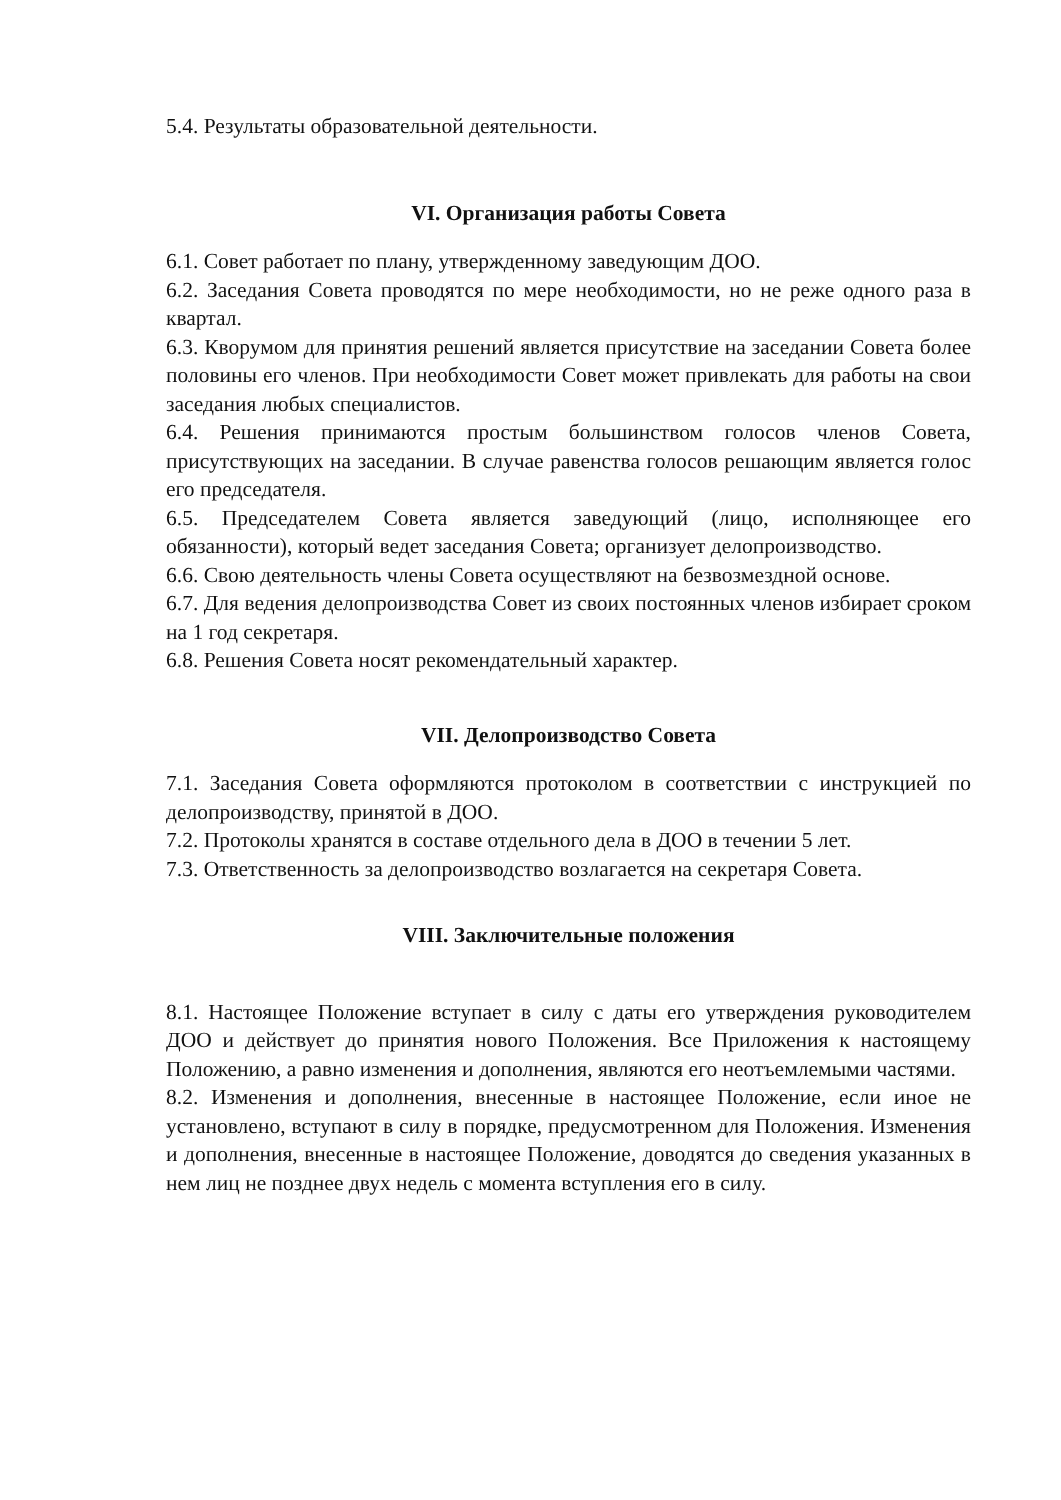5.4. Результаты образовательной деятельности.
VI. Организация работы Совета
6.1. Совет работает по плану, утвержденному заведующим ДОО.
6.2. Заседания Совета проводятся по мере необходимости, но не реже одного раза в квартал.
6.3. Кворумом для принятия решений является присутствие на заседании Совета более половины его членов. При необходимости Совет может привлекать для работы на свои заседания любых специалистов.
6.4. Решения принимаются простым большинством голосов членов Совета, присутствующих на заседании. В случае равенства голосов решающим является голос его председателя.
6.5. Председателем Совета является заведующий (лицо, исполняющее его обязанности), который ведет заседания Совета; организует делопроизводство.
6.6. Свою деятельность члены Совета осуществляют на безвозмездной основе.
6.7. Для ведения делопроизводства Совет из своих постоянных членов избирает сроком на 1 год секретаря.
6.8. Решения Совета носят рекомендательный характер.
VII. Делопроизводство Совета
7.1. Заседания Совета оформляются протоколом в соответствии с инструкцией по делопроизводству, принятой в ДОО.
7.2. Протоколы хранятся в составе отдельного дела в ДОО в течении 5 лет.
7.3. Ответственность за делопроизводство возлагается на секретаря Совета.
VIII. Заключительные положения
8.1. Настоящее Положение вступает в силу с даты его утверждения руководителем ДОО и действует до принятия нового Положения. Все Приложения к настоящему Положению, а равно изменения и дополнения, являются его неотъемлемыми частями.
8.2. Изменения и дополнения, внесенные в настоящее Положение, если иное не установлено, вступают в силу в порядке, предусмотренном для Положения. Изменения и дополнения, внесенные в настоящее Положение, доводятся до сведения указанных в нем лиц не позднее двух недель с момента вступления его в силу.